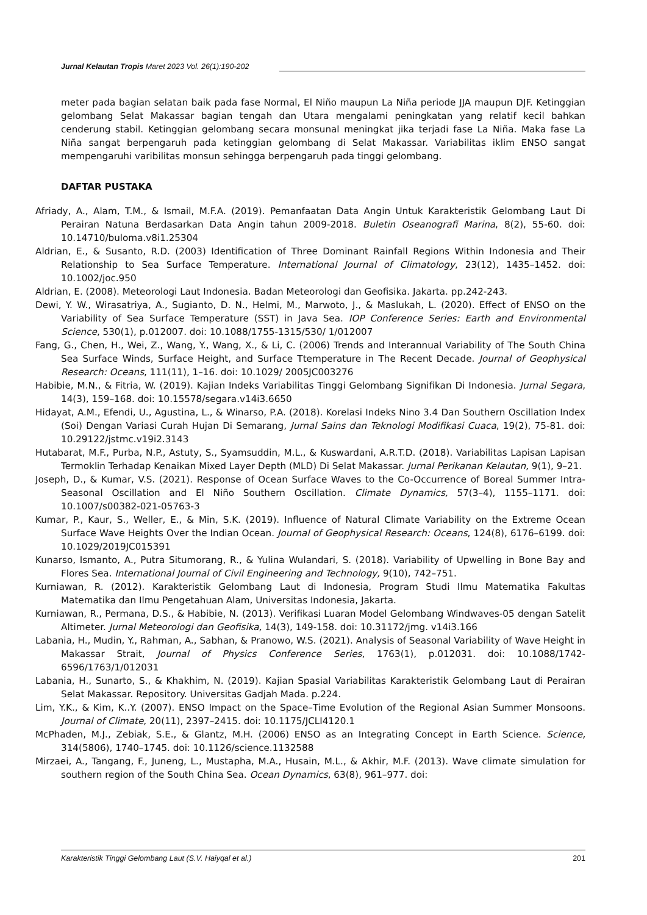Jurnal Kelautan Tropis Maret 2023 Vol. 26(1):190-202
meter pada bagian selatan baik pada fase Normal, El Niño maupun La Niña periode JJA maupun DJF. Ketinggian gelombang Selat Makassar bagian tengah dan Utara mengalami peningkatan yang relatif kecil bahkan cenderung stabil. Ketinggian gelombang secara monsunal meningkat jika terjadi fase La Niña. Maka fase La Niña sangat berpengaruh pada ketinggian gelombang di Selat Makassar. Variabilitas iklim ENSO sangat mempengaruhi varibilitas monsun sehingga berpengaruh pada tinggi gelombang.
DAFTAR PUSTAKA
Afriady, A., Alam, T.M., & Ismail, M.F.A. (2019). Pemanfaatan Data Angin Untuk Karakteristik Gelombang Laut Di Perairan Natuna Berdasarkan Data Angin tahun 2009-2018. Buletin Oseanografi Marina, 8(2), 55-60. doi: 10.14710/buloma.v8i1.25304
Aldrian, E., & Susanto, R.D. (2003) Identification of Three Dominant Rainfall Regions Within Indonesia and Their Relationship to Sea Surface Temperature. International Journal of Climatology, 23(12), 1435–1452. doi: 10.1002/joc.950
Aldrian, E. (2008). Meteorologi Laut Indonesia. Badan Meteorologi dan Geofisika. Jakarta. pp.242-243.
Dewi, Y. W., Wirasatriya, A., Sugianto, D. N., Helmi, M., Marwoto, J., & Maslukah, L. (2020). Effect of ENSO on the Variability of Sea Surface Temperature (SST) in Java Sea. IOP Conference Series: Earth and Environmental Science, 530(1), p.012007. doi: 10.1088/1755-1315/530/ 1/012007
Fang, G., Chen, H., Wei, Z., Wang, Y., Wang, X., & Li, C. (2006) Trends and Interannual Variability of The South China Sea Surface Winds, Surface Height, and Surface Ttemperature in The Recent Decade. Journal of Geophysical Research: Oceans, 111(11), 1–16. doi: 10.1029/ 2005JC003276
Habibie, M.N., & Fitria, W. (2019). Kajian Indeks Variabilitas Tinggi Gelombang Signifikan Di Indonesia. Jurnal Segara, 14(3), 159–168. doi: 10.15578/segara.v14i3.6650
Hidayat, A.M., Efendi, U., Agustina, L., & Winarso, P.A. (2018). Korelasi Indeks Nino 3.4 Dan Southern Oscillation Index (Soi) Dengan Variasi Curah Hujan Di Semarang, Jurnal Sains dan Teknologi Modifikasi Cuaca, 19(2), 75-81. doi: 10.29122/jstmc.v19i2.3143
Hutabarat, M.F., Purba, N.P., Astuty, S., Syamsuddin, M.L., & Kuswardani, A.R.T.D. (2018). Variabilitas Lapisan Lapisan Termoklin Terhadap Kenaikan Mixed Layer Depth (MLD) Di Selat Makassar. Jurnal Perikanan Kelautan, 9(1), 9–21.
Joseph, D., & Kumar, V.S. (2021). Response of Ocean Surface Waves to the Co-Occurrence of Boreal Summer Intra-Seasonal Oscillation and El Niño Southern Oscillation. Climate Dynamics, 57(3–4), 1155–1171. doi: 10.1007/s00382-021-05763-3
Kumar, P., Kaur, S., Weller, E., & Min, S.K. (2019). Influence of Natural Climate Variability on the Extreme Ocean Surface Wave Heights Over the Indian Ocean. Journal of Geophysical Research: Oceans, 124(8), 6176–6199. doi: 10.1029/2019JC015391
Kunarso, Ismanto, A., Putra Situmorang, R., & Yulina Wulandari, S. (2018). Variability of Upwelling in Bone Bay and Flores Sea. International Journal of Civil Engineering and Technology, 9(10), 742–751.
Kurniawan, R. (2012). Karakteristik Gelombang Laut di Indonesia, Program Studi Ilmu Matematika Fakultas Matematika dan Ilmu Pengetahuan Alam, Universitas Indonesia, Jakarta.
Kurniawan, R., Permana, D.S., & Habibie, N. (2013). Verifikasi Luaran Model Gelombang Windwaves-05 dengan Satelit Altimeter. Jurnal Meteorologi dan Geofisika, 14(3), 149-158. doi: 10.31172/jmg. v14i3.166
Labania, H., Mudin, Y., Rahman, A., Sabhan, & Pranowo, W.S. (2021). Analysis of Seasonal Variability of Wave Height in Makassar Strait, Journal of Physics Conference Series, 1763(1), p.012031. doi: 10.1088/1742-6596/1763/1/012031
Labania, H., Sunarto, S., & Khakhim, N. (2019). Kajian Spasial Variabilitas Karakteristik Gelombang Laut di Perairan Selat Makassar. Repository. Universitas Gadjah Mada. p.224.
Lim, Y.K., & Kim, K..Y. (2007). ENSO Impact on the Space–Time Evolution of the Regional Asian Summer Monsoons. Journal of Climate, 20(11), 2397–2415. doi: 10.1175/JCLI4120.1
McPhaden, M.J., Zebiak, S.E., & Glantz, M.H. (2006) ENSO as an Integrating Concept in Earth Science. Science, 314(5806), 1740–1745. doi: 10.1126/science.1132588
Mirzaei, A., Tangang, F., Juneng, L., Mustapha, M.A., Husain, M.L., & Akhir, M.F. (2013). Wave climate simulation for southern region of the South China Sea. Ocean Dynamics, 63(8), 961–977. doi:
Karakteristik Tinggi Gelombang Laut (S.V. Haiyqal et al.) 201